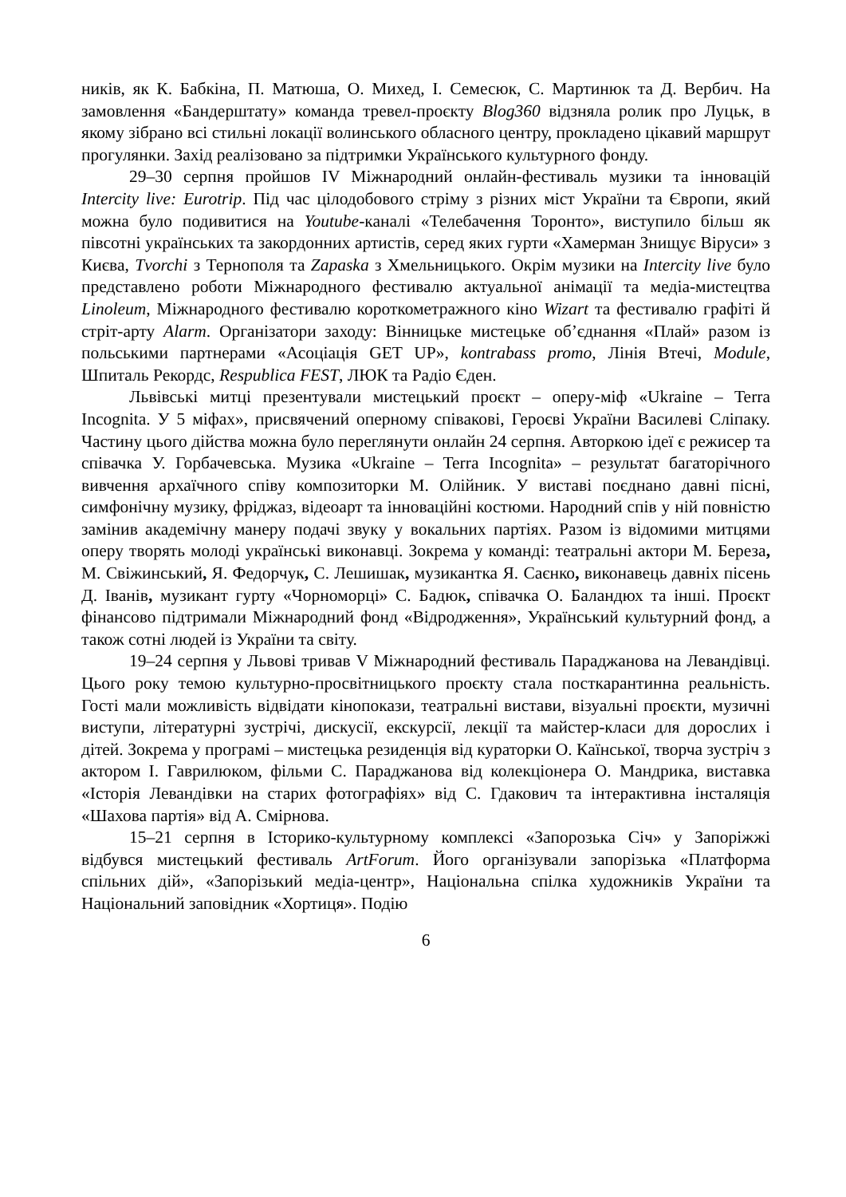ників, як К. Бабкіна, П. Матюша, О. Михед, І. Семесюк, С. Мартинюк та Д. Вербич. На замовлення «Бандерштату» команда тревел-проєкту Blog360 відзняла ролик про Луцьк, в якому зібрано всі стильні локації волинського обласного центру, прокладено цікавий маршрут прогулянки. Захід реалізовано за підтримки Українського культурного фонду.
29–30 серпня пройшов IV Міжнародний онлайн-фестиваль музики та інновацій Intercity live: Eurotrip. Під час цілодобового стріму з різних міст України та Європи, який можна було подивитися на Youtube-каналі «Телебачення Торонто», виступило більш як півсотні українських та закордонних артистів, серед яких гурти «Хамерман Знищує Віруси» з Києва, Tvorchi з Тернополя та Zapaska з Хмельницького. Окрім музики на Intercity live було представлено роботи Міжнародного фестивалю актуальної анімації та медіа-мистецтва Linoleum, Міжнародного фестивалю короткометражного кіно Wizart та фестивалю графіті й стріт-арту Alarm. Організатори заходу: Вінницьке мистецьке об’єднання «Плай» разом із польськими партнерами «Асоціація GET UP», kontrabass promo, Лінія Втечі, Module, Шпиталь Рекордс, Respublica FEST, ЛЮК та Радіо Єден.
Львівські митці презентували мистецький проєкт – оперу-міф «Ukraine – Terra Incognita. У 5 міфах», присвячений оперному співакові, Героєві України Василеві Сліпаку. Частину цього дійства можна було переглянути онлайн 24 серпня. Авторкою ідеї є режисер та співачка У. Горбачевська. Музика «Ukraine – Terra Incognita» – результат багаторічного вивчення архаїчного співу композиторки М. Олійник. У виставі поєднано давні пісні, симфонічну музику, фріджаз, відеоарт та інноваційні костюми. Народний спів у ній повністю замінив академічну манеру подачі звуку у вокальних партіях. Разом із відомими митцями оперу творять молоді українські виконавці. Зокрема у команді: театральні актори М. Береза, М. Свіжинський, Я. Федорчук, С. Лешишак, музикантка Я. Саєнко, виконавець давніх пісень Д. Іванів, музикант гурту «Чорноморці» С. Бадюк, співачка О. Баландюх та інші. Проєкт фінансово підтримали Міжнародний фонд «Відродження», Український культурний фонд, а також сотні людей із України та світу.
19–24 серпня у Львові тривав V Міжнародний фестиваль Параджанова на Левандівці. Цього року темою культурно-просвітницького проєкту стала посткарантинна реальність. Гості мали можливість відвідати кінопокази, театральні вистави, візуальні проєкти, музичні виступи, літературні зустрічі, дискусії, екскурсії, лекції та майстер-класи для дорослих і дітей. Зокрема у програмі – мистецька резиденція від кураторки О. Каїнської, творча зустріч з актором І. Гаврилюком, фільми С. Параджанова від колекціонера О. Мандрика, виставка «Історія Левандівки на старих фотографіях» від С. Гдакович та інтерактивна інсталяція «Шахова партія» від А. Смірнова.
15–21 серпня в Історико-культурному комплексі «Запорозька Січ» у Запоріжжі відбувся мистецький фестиваль ArtForum. Його організували запорізька «Платформа спільних дій», «Запорізький медіа-центр», Національна спілка художників України та Національний заповідник «Хортиця». Подію
6